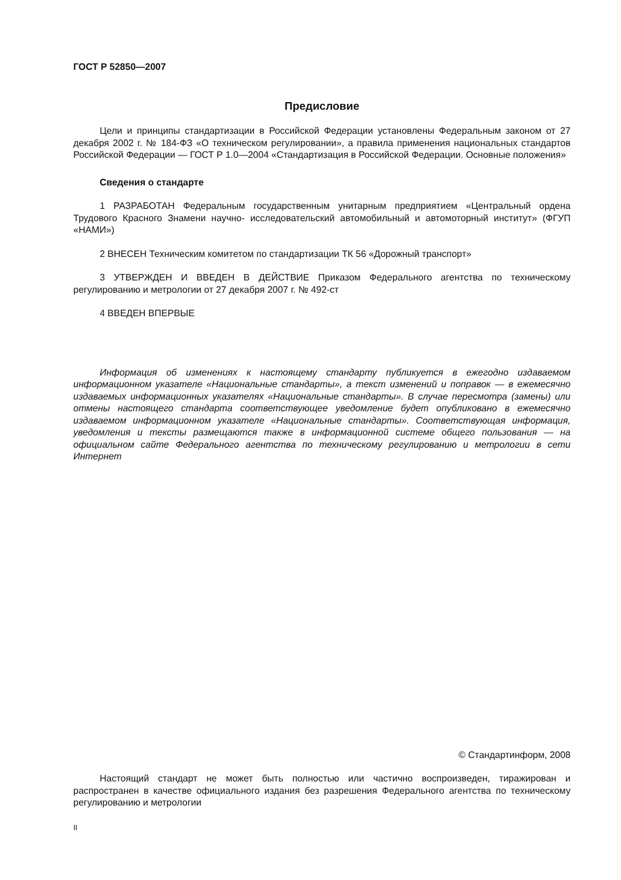ГОСТ Р 52850—2007
Предисловие
Цели и принципы стандартизации в Российской Федерации установлены Федеральным законом от 27 декабря 2002 г. № 184-ФЗ «О техническом регулировании», а правила применения национальных стандартов Российской Федерации — ГОСТ Р 1.0—2004 «Стандартизация в Российской Федерации. Основные положения»
Сведения о стандарте
1 РАЗРАБОТАН Федеральным государственным унитарным предприятием «Центральный ордена Трудового Красного Знамени научно- исследовательский автомобильный и автомоторный институт» (ФГУП «НАМИ»)
2 ВНЕСЕН Техническим комитетом по стандартизации ТК 56 «Дорожный транспорт»
3 УТВЕРЖДЕН И ВВЕДЕН В ДЕЙСТВИЕ Приказом Федерального агентства по техническому регулированию и метрологии от 27 декабря 2007 г. № 492-ст
4 ВВЕДЕН ВПЕРВЫЕ
Информация об изменениях к настоящему стандарту публикуется в ежегодно издаваемом информационном указателе «Национальные стандарты», а текст изменений и поправок — в ежемесячно издаваемых информационных указателях «Национальные стандарты». В случае пересмотра (замены) или отмены настоящего стандарта соответствующее уведомление будет опубликовано в ежемесячно издаваемом информационном указателе «Национальные стандарты». Соответствующая информация, уведомления и тексты размещаются также в информационной системе общего пользования — на официальном сайте Федерального агентства по техническому регулированию и метрологии в сети Интернет
© Стандартинформ, 2008
Настоящий стандарт не может быть полностью или частично воспроизведен, тиражирован и распространен в качестве официального издания без разрешения Федерального агентства по техническому регулированию и метрологии
II